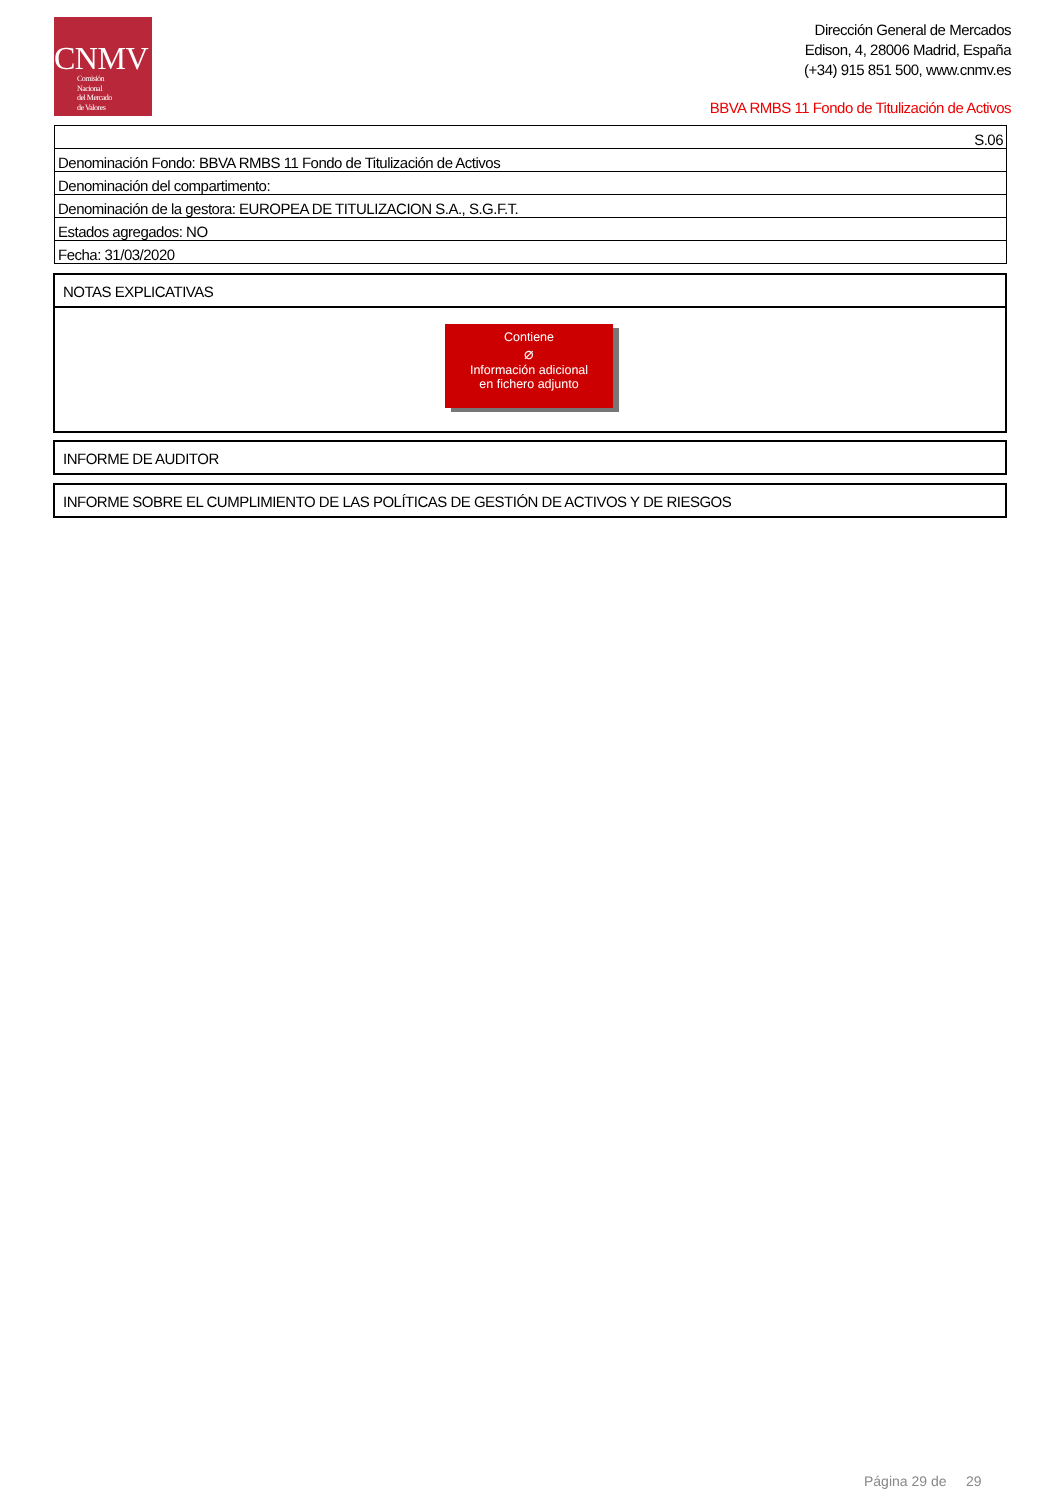CNMV
Comisión
Nacional
del Mercado
de Valores
Dirección General de Mercados
Edison, 4, 28006 Madrid, España
(+34) 915 851 500, www.cnmv.es
BBVA RMBS 11 Fondo de Titulización de Activos
| S.06 |
| Denominación Fondo: BBVA RMBS 11 Fondo de Titulización de Activos |
| Denominación del compartimento: |
| Denominación de la gestora: EUROPEA DE TITULIZACION S.A., S.G.F.T. |
| Estados agregados: NO |
| Fecha: 31/03/2020 |
NOTAS EXPLICATIVAS
Contiene
⌀
Información adicional
en fichero adjunto
INFORME DE AUDITOR
INFORME SOBRE EL CUMPLIMIENTO DE LAS POLÍTICAS DE GESTIÓN DE ACTIVOS Y DE RIESGOS
Página 29 de 29